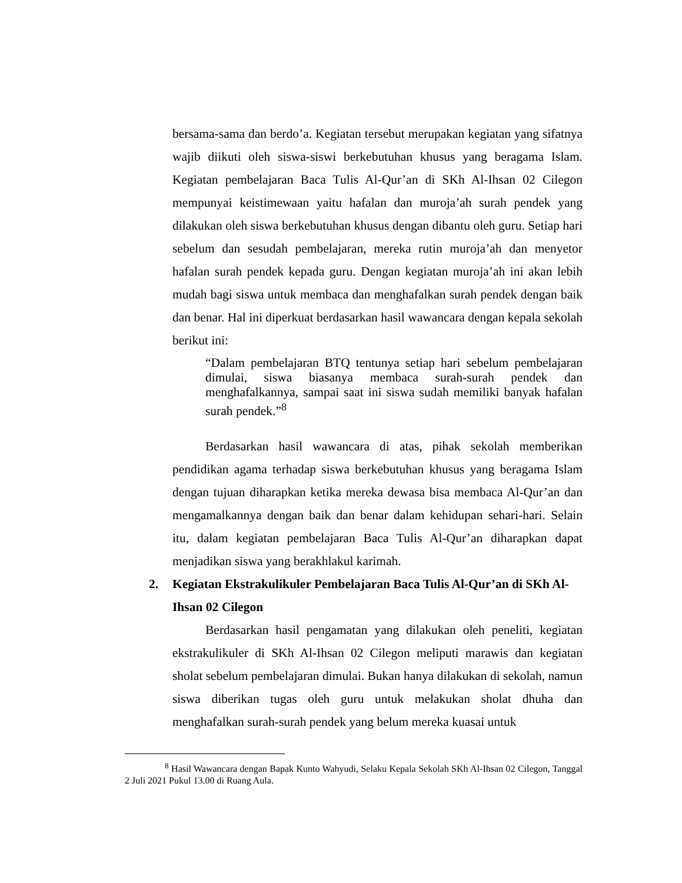bersama-sama dan berdo’a. Kegiatan tersebut merupakan kegiatan yang sifatnya wajib diikuti oleh siswa-siswi berkebutuhan khusus yang beragama Islam. Kegiatan pembelajaran Baca Tulis Al-Qur’an di SKh Al-Ihsan 02 Cilegon mempunyai keistimewaan yaitu hafalan dan muroja’ah surah pendek yang dilakukan oleh siswa berkebutuhan khusus dengan dibantu oleh guru. Setiap hari sebelum dan sesudah pembelajaran, mereka rutin muroja’ah dan menyetor hafalan surah pendek kepada guru. Dengan kegiatan muroja’ah ini akan lebih mudah bagi siswa untuk membaca dan menghafalkan surah pendek dengan baik dan benar. Hal ini diperkuat berdasarkan hasil wawancara dengan kepala sekolah berikut ini:
“Dalam pembelajaran BTQ tentunya setiap hari sebelum pembelajaran dimulai, siswa biasanya membaca surah-surah pendek dan menghafalkannya, sampai saat ini siswa sudah memiliki banyak hafalan surah pendek.”<sup>8</sup>
Berdasarkan hasil wawancara di atas, pihak sekolah memberikan pendidikan agama terhadap siswa berkebutuhan khusus yang beragama Islam dengan tujuan diharapkan ketika mereka dewasa bisa membaca Al-Qur’an dan mengamalkannya dengan baik dan benar dalam kehidupan sehari-hari. Selain itu, dalam kegiatan pembelajaran Baca Tulis Al-Qur’an diharapkan dapat menjadikan siswa yang berakhlakul karimah.
2. Kegiatan Ekstrakulikuler Pembelajaran Baca Tulis Al-Qur’an di SKh Al-Ihsan 02 Cilegon
Berdasarkan hasil pengamatan yang dilakukan oleh peneliti, kegiatan ekstrakulikuler di SKh Al-Ihsan 02 Cilegon meliputi marawis dan kegiatan sholat sebelum pembelajaran dimulai. Bukan hanya dilakukan di sekolah, namun siswa diberikan tugas oleh guru untuk melakukan sholat dhuha dan menghafalkan surah-surah pendek yang belum mereka kuasai untuk
<sup>8</sup> Hasil Wawancara dengan Bapak Kunto Wahyudi, Selaku Kepala Sekolah SKh Al-Ihsan 02 Cilegon, Tanggal 2 Juli 2021 Pukul 13.00 di Ruang Aula.